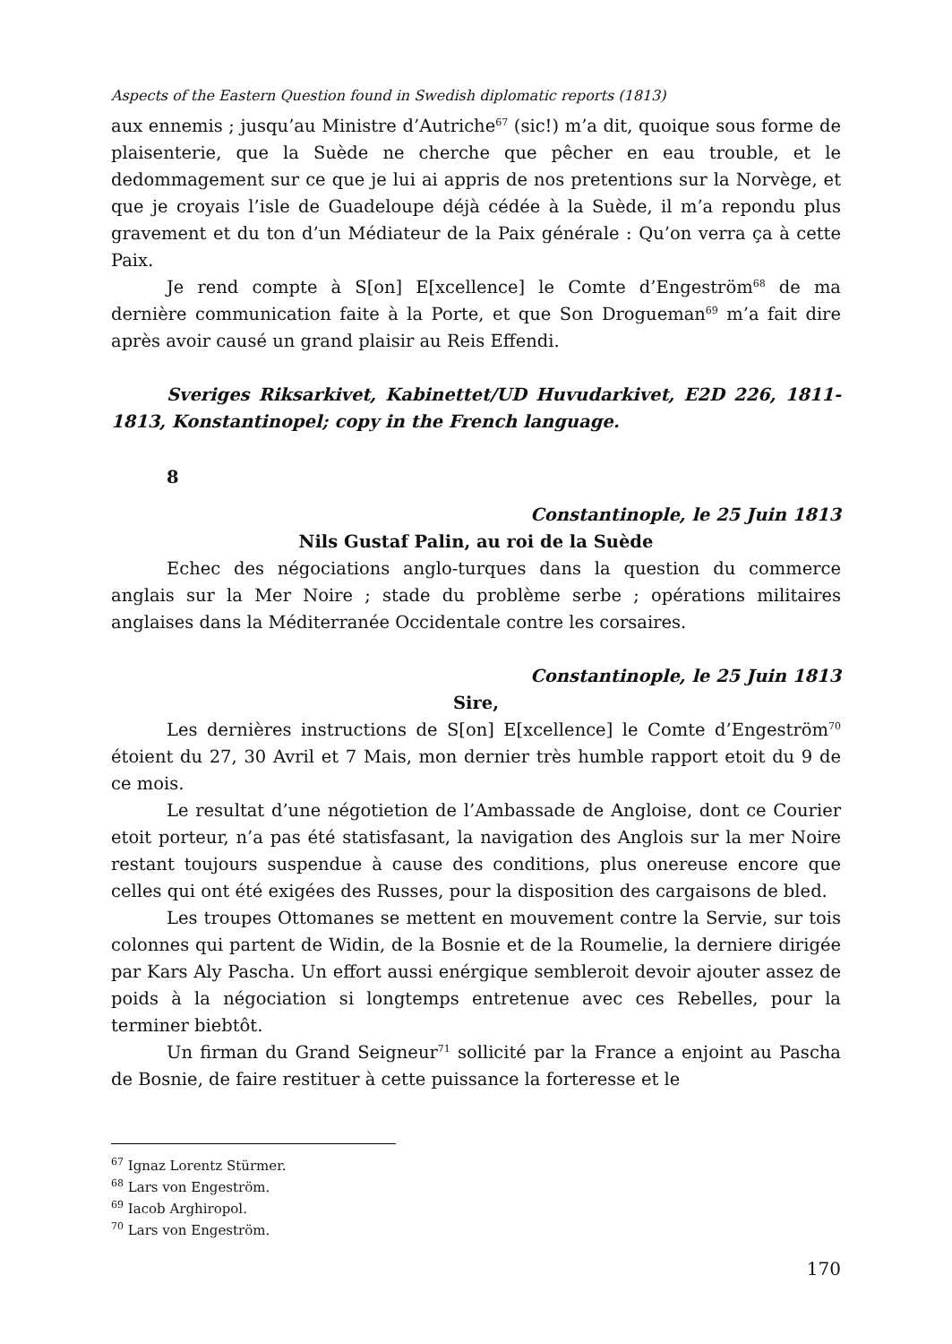Aspects of the Eastern Question found in Swedish diplomatic reports (1813)
aux ennemis ; jusqu’au Ministre d’Autriche<sup>67</sup> (sic!) m’a dit, quoique sous forme de plaisenterie, que la Suède ne cherche que pêcher en eau trouble, et le dedommagement sur ce que je lui ai appris de nos pretentions sur la Norvège, et que je croyais l’isle de Guadeloupe déjà cédée à la Suède, il m’a repondu plus gravement et du ton d’un Médiateur de la Paix générale : Qu’on verra ça à cette Paix.
Je rend compte à S[on] E[xcellence] le Comte d’Engeström<sup>68</sup> de ma dernière communication faite à la Porte, et que Son Drogueman<sup>69</sup> m’a fait dire après avoir causé un grand plaisir au Reis Effendi.
Sveriges Riksarkivet, Kabinettet/UD Huvudarkivet, E2D 226, 1811-1813, Konstantinopel; copy in the French language.
8
Constantinople, le 25 Juin 1813
Nils Gustaf Palin, au roi de la Suède
Echec des négociations anglo-turques dans la question du commerce anglais sur la Mer Noire ; stade du problème serbe ; opérations militaires anglaises dans la Méditerranée Occidentale contre les corsaires.
Constantinople, le 25 Juin 1813
Sire,
Les dernières instructions de S[on] E[xcellence] le Comte d’Engeström<sup>70</sup> étoient du 27, 30 Avril et 7 Mais, mon dernier très humble rapport etoit du 9 de ce mois.
Le resultat d’une négotietion de l’Ambassade de Angloise, dont ce Courier etoit porteur, n’a pas été statisfasant, la navigation des Anglois sur la mer Noire restant toujours suspendue à cause des conditions, plus onereuse encore que celles qui ont été exigées des Russes, pour la disposition des cargaisons de bled.
Les troupes Ottomanes se mettent en mouvement contre la Servie, sur tois colonnes qui partent de Widin, de la Bosnie et de la Roumelie, la derniere dirigée par Kars Aly Pascha. Un effort aussi enérgique sembleroit devoir ajouter assez de poids à la négociation si longtemps entretenue avec ces Rebelles, pour la terminer biebtôt.
Un firman du Grand Seigneur<sup>71</sup> sollicité par la France a enjoint au Pascha de Bosnie, de faire restituer à cette puissance la forteresse et le
<sup>67</sup> Ignaz Lorentz Stürmer.
<sup>68</sup> Lars von Engeström.
<sup>69</sup> Iacob Arghiropol.
<sup>70</sup> Lars von Engeström.
170